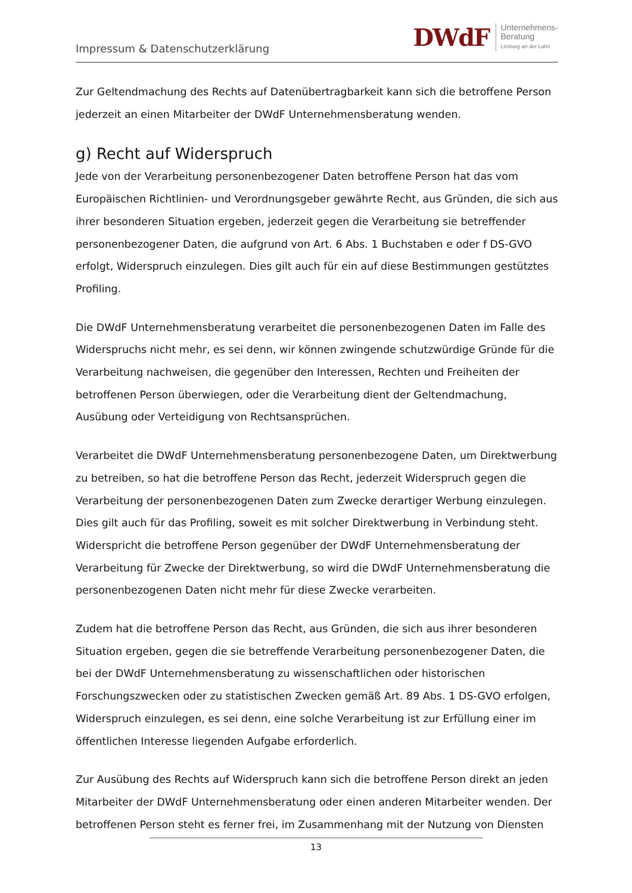Impressum & Datenschutzerklärung
DWdF Unternehmens-
Beratung
Limburg an der Lahn
Zur Geltendmachung des Rechts auf Datenübertragbarkeit kann sich die betroffene Person jederzeit an einen Mitarbeiter der DWdF Unternehmensberatung wenden.
g) Recht auf Widerspruch
Jede von der Verarbeitung personenbezogener Daten betroffene Person hat das vom Europäischen Richtlinien- und Verordnungsgeber gewährte Recht, aus Gründen, die sich aus ihrer besonderen Situation ergeben, jederzeit gegen die Verarbeitung sie betreffender personenbezogener Daten, die aufgrund von Art. 6 Abs. 1 Buchstaben e oder f DS-GVO erfolgt, Widerspruch einzulegen. Dies gilt auch für ein auf diese Bestimmungen gestütztes Profiling.
Die DWdF Unternehmensberatung verarbeitet die personenbezogenen Daten im Falle des Widerspruchs nicht mehr, es sei denn, wir können zwingende schutzwürdige Gründe für die Verarbeitung nachweisen, die gegenüber den Interessen, Rechten und Freiheiten der betroffenen Person überwiegen, oder die Verarbeitung dient der Geltendmachung, Ausübung oder Verteidigung von Rechtsansprüchen.
Verarbeitet die DWdF Unternehmensberatung personenbezogene Daten, um Direktwerbung zu betreiben, so hat die betroffene Person das Recht, jederzeit Widerspruch gegen die Verarbeitung der personenbezogenen Daten zum Zwecke derartiger Werbung einzulegen. Dies gilt auch für das Profiling, soweit es mit solcher Direktwerbung in Verbindung steht. Widerspricht die betroffene Person gegenüber der DWdF Unternehmensberatung der Verarbeitung für Zwecke der Direktwerbung, so wird die DWdF Unternehmensberatung die personenbezogenen Daten nicht mehr für diese Zwecke verarbeiten.
Zudem hat die betroffene Person das Recht, aus Gründen, die sich aus ihrer besonderen Situation ergeben, gegen die sie betreffende Verarbeitung personenbezogener Daten, die bei der DWdF Unternehmensberatung zu wissenschaftlichen oder historischen Forschungszwecken oder zu statistischen Zwecken gemäß Art. 89 Abs. 1 DS-GVO erfolgen, Widerspruch einzulegen, es sei denn, eine solche Verarbeitung ist zur Erfüllung einer im öffentlichen Interesse liegenden Aufgabe erforderlich.
Zur Ausübung des Rechts auf Widerspruch kann sich die betroffene Person direkt an jeden Mitarbeiter der DWdF Unternehmensberatung oder einen anderen Mitarbeiter wenden. Der betroffenen Person steht es ferner frei, im Zusammenhang mit der Nutzung von Diensten
13